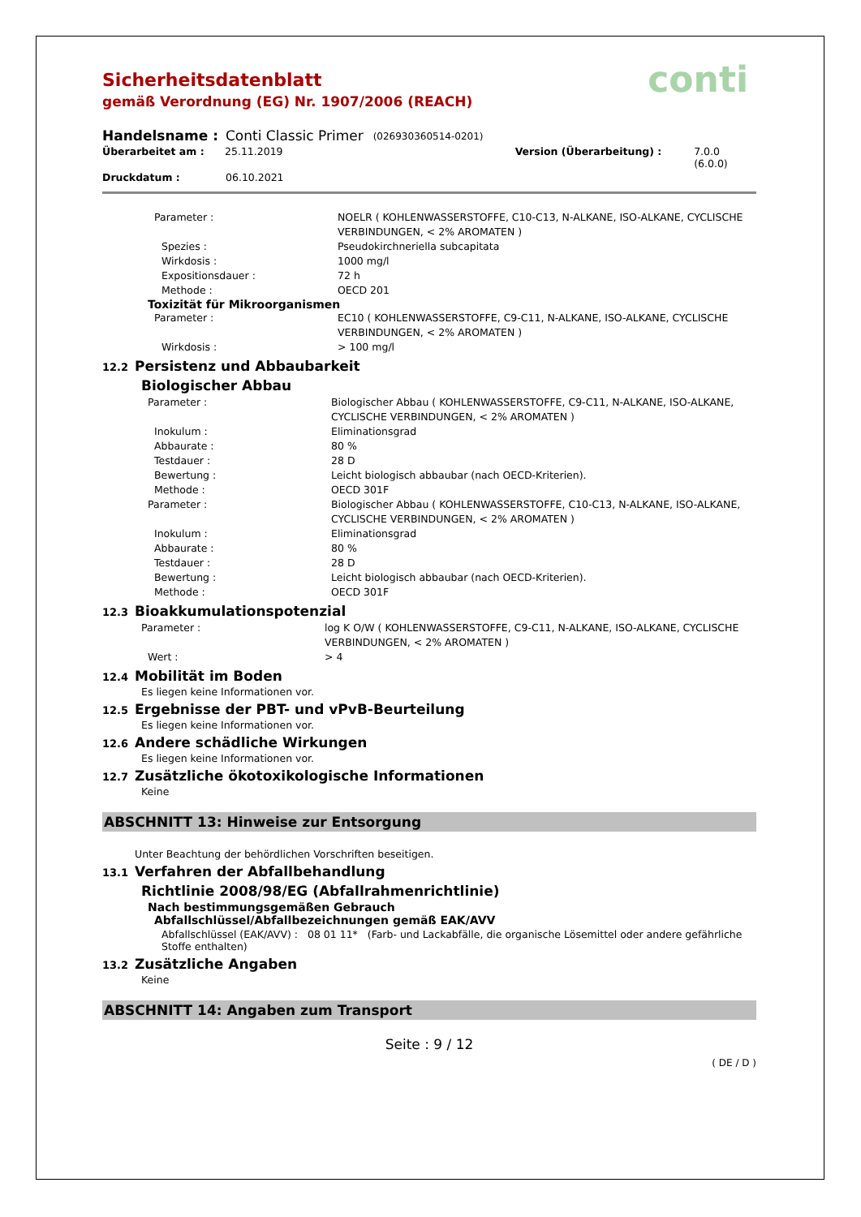conti
Sicherheitsdatenblatt
gemäß Verordnung (EG) Nr. 1907/2006 (REACH)
Handelsname : Conti Classic Primer (026930360514-0201)
Überarbeitet am : 25.11.2019 Version (Überarbeitung) : 7.0.0 (6.0.0)
Druckdatum : 06.10.2021
Parameter : NOELR ( KOHLENWASSERSTOFFE, C10-C13, N-ALKANE, ISO-ALKANE, CYCLISCHE VERBINDUNGEN, < 2% AROMATEN )
Spezies : Pseudokirchneriella subcapitata
Wirkdosis : 1000 mg/l
Expositionsdauer : 72 h
Methode : OECD 201
Toxizität für Mikroorganismen
Parameter : EC10 ( KOHLENWASSERSTOFFE, C9-C11, N-ALKANE, ISO-ALKANE, CYCLISCHE VERBINDUNGEN, < 2% AROMATEN )
Wirkdosis : > 100 mg/l
12.2 Persistenz und Abbaubarkeit
Biologischer Abbau
Parameter : Biologischer Abbau ( KOHLENWASSERSTOFFE, C9-C11, N-ALKANE, ISO-ALKANE, CYCLISCHE VERBINDUNGEN, < 2% AROMATEN )
Inokulum : Eliminationsgrad
Abbaurate : 80 %
Testdauer : 28 D
Bewertung : Leicht biologisch abbaubar (nach OECD-Kriterien).
Methode : OECD 301F
Parameter : Biologischer Abbau ( KOHLENWASSERSTOFFE, C10-C13, N-ALKANE, ISO-ALKANE, CYCLISCHE VERBINDUNGEN, < 2% AROMATEN )
Inokulum : Eliminationsgrad
Abbaurate : 80 %
Testdauer : 28 D
Bewertung : Leicht biologisch abbaubar (nach OECD-Kriterien).
Methode : OECD 301F
12.3 Bioakkumulationspotenzial
Parameter : log K O/W ( KOHLENWASSERSTOFFE, C9-C11, N-ALKANE, ISO-ALKANE, CYCLISCHE VERBINDUNGEN, < 2% AROMATEN )
Wert : > 4
12.4 Mobilität im Boden
Es liegen keine Informationen vor.
12.5 Ergebnisse der PBT- und vPvB-Beurteilung
Es liegen keine Informationen vor.
12.6 Andere schädliche Wirkungen
Es liegen keine Informationen vor.
12.7 Zusätzliche ökotoxikologische Informationen
Keine
ABSCHNITT 13: Hinweise zur Entsorgung
Unter Beachtung der behördlichen Vorschriften beseitigen.
13.1 Verfahren der Abfallbehandlung
Richtlinie 2008/98/EG (Abfallrahmenrichtlinie)
Nach bestimmungsgemäßen Gebrauch
Abfallschlüssel/Abfallbezeichnungen gemäß EAK/AVV
Abfallschlüssel (EAK/AVV) : 08 01 11* (Farb- und Lackabfälle, die organische Lösemittel oder andere gefährliche Stoffe enthalten)
13.2 Zusätzliche Angaben
Keine
ABSCHNITT 14: Angaben zum Transport
Seite : 9 / 12
( DE / D )